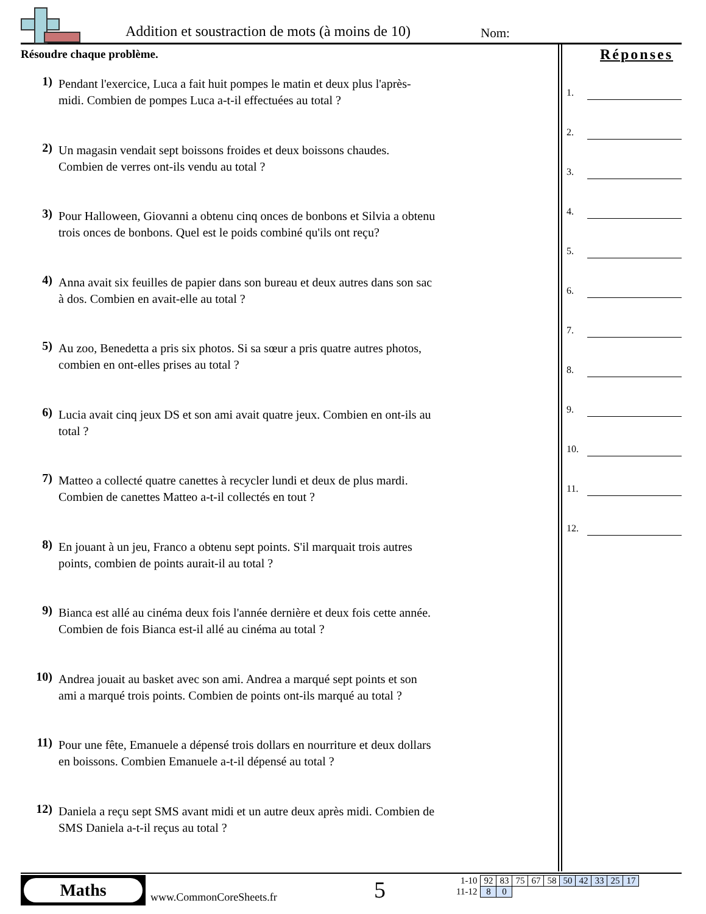Addition et soustraction de mots (à moins de 10)
Nom:
Résoudre chaque problème.
1)
Pendant l'exercice, Luca a fait huit pompes le matin et deux plus l'après-midi. Combien de pompes Luca a-t-il effectuées au total ?
2)
Un magasin vendait sept boissons froides et deux boissons chaudes. Combien de verres ont-ils vendu au total ?
3)
Pour Halloween, Giovanni a obtenu cinq onces de bonbons et Silvia a obtenu trois onces de bonbons. Quel est le poids combiné qu'ils ont reçu?
4)
Anna avait six feuilles de papier dans son bureau et deux autres dans son sac à dos. Combien en avait-elle au total ?
5)
Au zoo, Benedetta a pris six photos. Si sa sœur a pris quatre autres photos, combien en ont-elles prises au total ?
6)
Lucia avait cinq jeux DS et son ami avait quatre jeux. Combien en ont-ils au total ?
7)
Matteo a collecté quatre canettes à recycler lundi et deux de plus mardi. Combien de canettes Matteo a-t-il collectés en tout ?
8)
En jouant à un jeu, Franco a obtenu sept points. S'il marquait trois autres points, combien de points aurait-il au total ?
9)
Bianca est allé au cinéma deux fois l'année dernière et deux fois cette année. Combien de fois Bianca est-il allé au cinéma au total ?
10)
Andrea jouait au basket avec son ami. Andrea a marqué sept points et son ami a marqué trois points. Combien de points ont-ils marqué au total ?
11)
Pour une fête, Emanuele a dépensé trois dollars en nourriture et deux dollars en boissons. Combien Emanuele a-t-il dépensé au total ?
12)
Daniela a reçu sept SMS avant midi et un autre deux après midi. Combien de SMS Daniela a-t-il reçus au total ?
Réponses
1.
2.
3.
4.
5.
6.
7.
8.
9.
10.
11.
12.
Maths
www.CommonCoreSheets.fr 5
| 1-10 | 92 | 83 | 75 | 67 | 58 | 50 | 42 | 33 | 25 | 17 |
| 11-12 | 8 | 0 | | | | | | | | |